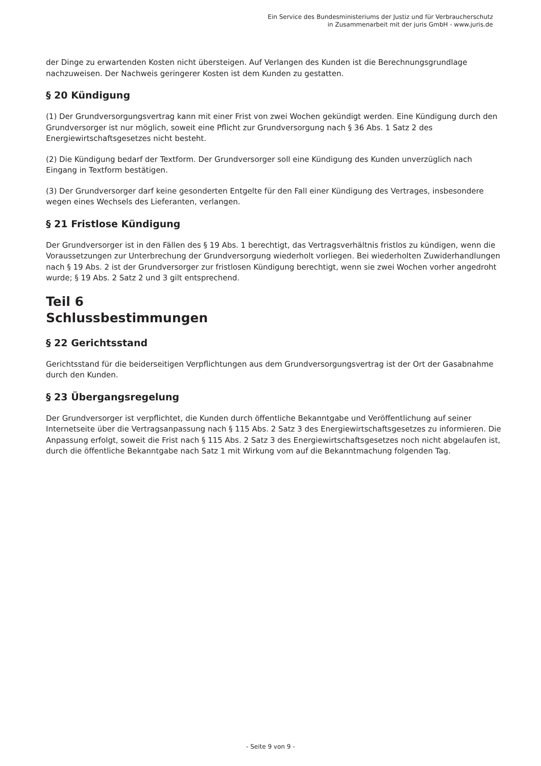Ein Service des Bundesministeriums der Justiz und für Verbraucherschutz
in Zusammenarbeit mit der juris GmbH - www.juris.de
der Dinge zu erwartenden Kosten nicht übersteigen. Auf Verlangen des Kunden ist die Berechnungsgrundlage nachzuweisen. Der Nachweis geringerer Kosten ist dem Kunden zu gestatten.
§ 20 Kündigung
(1) Der Grundversorgungsvertrag kann mit einer Frist von zwei Wochen gekündigt werden. Eine Kündigung durch den Grundversorger ist nur möglich, soweit eine Pflicht zur Grundversorgung nach § 36 Abs. 1 Satz 2 des Energiewirtschaftsgesetzes nicht besteht.
(2) Die Kündigung bedarf der Textform. Der Grundversorger soll eine Kündigung des Kunden unverzüglich nach Eingang in Textform bestätigen.
(3) Der Grundversorger darf keine gesonderten Entgelte für den Fall einer Kündigung des Vertrages, insbesondere wegen eines Wechsels des Lieferanten, verlangen.
§ 21 Fristlose Kündigung
Der Grundversorger ist in den Fällen des § 19 Abs. 1 berechtigt, das Vertragsverhältnis fristlos zu kündigen, wenn die Voraussetzungen zur Unterbrechung der Grundversorgung wiederholt vorliegen. Bei wiederholten Zuwiderhandlungen nach § 19 Abs. 2 ist der Grundversorger zur fristlosen Kündigung berechtigt, wenn sie zwei Wochen vorher angedroht wurde; § 19 Abs. 2 Satz 2 und 3 gilt entsprechend.
Teil 6
Schlussbestimmungen
§ 22 Gerichtsstand
Gerichtsstand für die beiderseitigen Verpflichtungen aus dem Grundversorgungsvertrag ist der Ort der Gasabnahme durch den Kunden.
§ 23 Übergangsregelung
Der Grundversorger ist verpflichtet, die Kunden durch öffentliche Bekanntgabe und Veröffentlichung auf seiner Internetseite über die Vertragsanpassung nach § 115 Abs. 2 Satz 3 des Energiewirtschaftsgesetzes zu informieren. Die Anpassung erfolgt, soweit die Frist nach § 115 Abs. 2 Satz 3 des Energiewirtschaftsgesetzes noch nicht abgelaufen ist, durch die öffentliche Bekanntgabe nach Satz 1 mit Wirkung vom auf die Bekanntmachung folgenden Tag.
- Seite 9 von 9 -